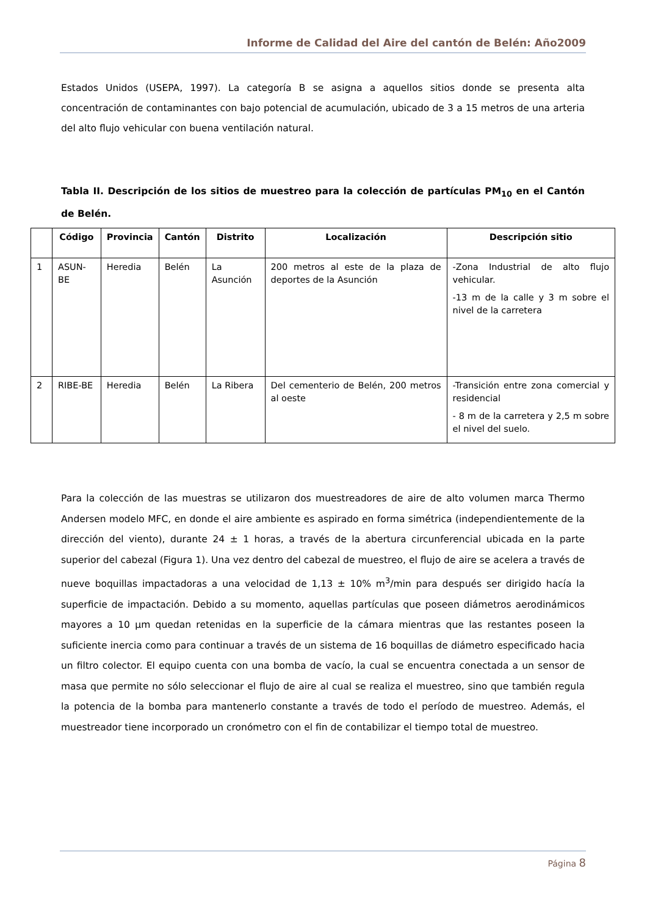Informe de Calidad del Aire del cantón de Belén: Año2009
Estados Unidos (USEPA, 1997). La categoría B se asigna a aquellos sitios donde se presenta alta concentración de contaminantes con bajo potencial de acumulación, ubicado de 3 a 15 metros de una arteria del alto flujo vehicular con buena ventilación natural.
Tabla II. Descripción de los sitios de muestreo para la colección de partículas PM<sub>10</sub> en el Cantón de Belén.
| | Código | Provincia | Cantón | Distrito | Localización | Descripción sitio |
| --- | --- | --- | --- | --- | --- | --- |
| 1 | ASUN-BE | Heredia | Belén | La Asunción | 200 metros al este de la plaza de deportes de la Asunción | -Zona Industrial de alto flujo vehicular. -13 m de la calle y 3 m sobre el nivel de la carretera |
| 2 | RIBE-BE | Heredia | Belén | La Ribera | Del cementerio de Belén, 200 metros al oeste | -Transición entre zona comercial y residencial - 8 m de la carretera y 2,5 m sobre el nivel del suelo. |
Para la colección de las muestras se utilizaron dos muestreadores de aire de alto volumen marca Thermo Andersen modelo MFC, en donde el aire ambiente es aspirado en forma simétrica (independientemente de la dirección del viento), durante 24 ± 1 horas, a través de la abertura circunferencial ubicada en la parte superior del cabezal (Figura 1). Una vez dentro del cabezal de muestreo, el flujo de aire se acelera a través de nueve boquillas impactadoras a una velocidad de 1,13 ± 10% m<sup>3</sup>/min para después ser dirigido hacía la superficie de impactación. Debido a su momento, aquellas partículas que poseen diámetros aerodinámicos mayores a 10 µm quedan retenidas en la superficie de la cámara mientras que las restantes poseen la suficiente inercia como para continuar a través de un sistema de 16 boquillas de diámetro especificado hacia un filtro colector. El equipo cuenta con una bomba de vacío, la cual se encuentra conectada a un sensor de masa que permite no sólo seleccionar el flujo de aire al cual se realiza el muestreo, sino que también regula la potencia de la bomba para mantenerlo constante a través de todo el período de muestreo. Además, el muestreador tiene incorporado un cronómetro con el fin de contabilizar el tiempo total de muestreo.
Página 8